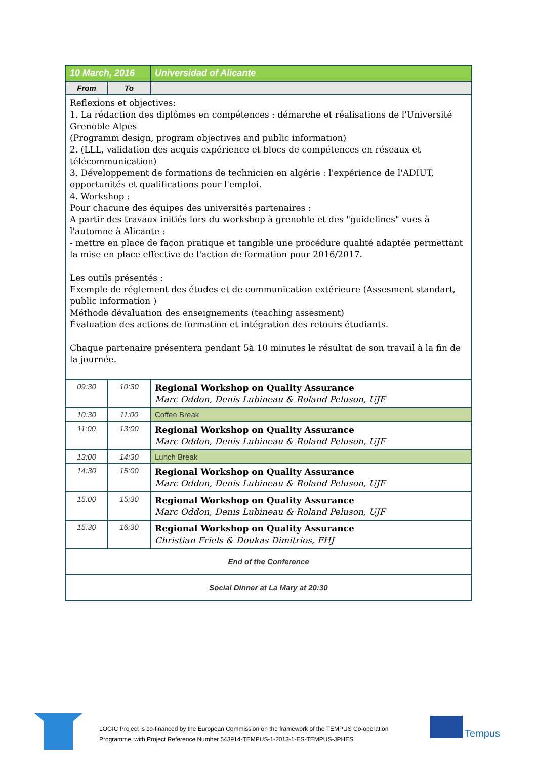| 10 March, 2016 | | Universidad of Alicante |
| --- | --- | --- |
| From | To | |
| Reflexions et objectives: 1. La rédaction des diplômes en compétences : démarche et réalisations de l'Université Grenoble Alpes (Programm design, program objectives and public information) 2. (LLL, validation des acquis expérience et blocs de compétences en réseaux et télécommunication) 3. Développement de formations de technicien en algérie : l'expérience de l'ADIUT, opportunités et qualifications pour l'emploi. 4. Workshop : Pour chacune des équipes des universités partenaires : A partir des travaux initiés lors du workshop à grenoble et des "guidelines" vues à l'automne à Alicante : - mettre en place de façon pratique et tangible une procédure qualité adaptée permettant la mise en place effective de l'action de formation pour 2016/2017. Les outils présentés : Exemple de réglement des études et de communication extérieure (Assesment standart, public information ) Méthode dévaluation des enseignements (teaching assesment) Évaluation des actions de formation et intégration des retours étudiants. Chaque partenaire présentera pendant 5à 10 minutes le résultat de son travail à la fin de la journée. | | |
| 09:30 | 10:30 | Regional Workshop on Quality Assurance Marc Oddon, Denis Lubineau & Roland Peluson, UJF |
| 10:30 | 11:00 | Coffee Break |
| 11:00 | 13:00 | Regional Workshop on Quality Assurance Marc Oddon, Denis Lubineau & Roland Peluson, UJF |
| 13:00 | 14:30 | Lunch Break |
| 14:30 | 15:00 | Regional Workshop on Quality Assurance Marc Oddon, Denis Lubineau & Roland Peluson, UJF |
| 15:00 | 15:30 | Regional Workshop on Quality Assurance Marc Oddon, Denis Lubineau & Roland Peluson, UJF |
| 15:30 | 16:30 | Regional Workshop on Quality Assurance Christian Friels & Doukas Dimitrios, FHJ |
| End of the Conference | | |
| Social Dinner at La Mary at 20:30 | | |
LOGIC Project is co-financed by the European Commission on the framework of the TEMPUS Co-operation
Programme, with Project Reference Number 543914-TEMPUS-1-2013-1-ES-TEMPUS-JPHES
Tempus